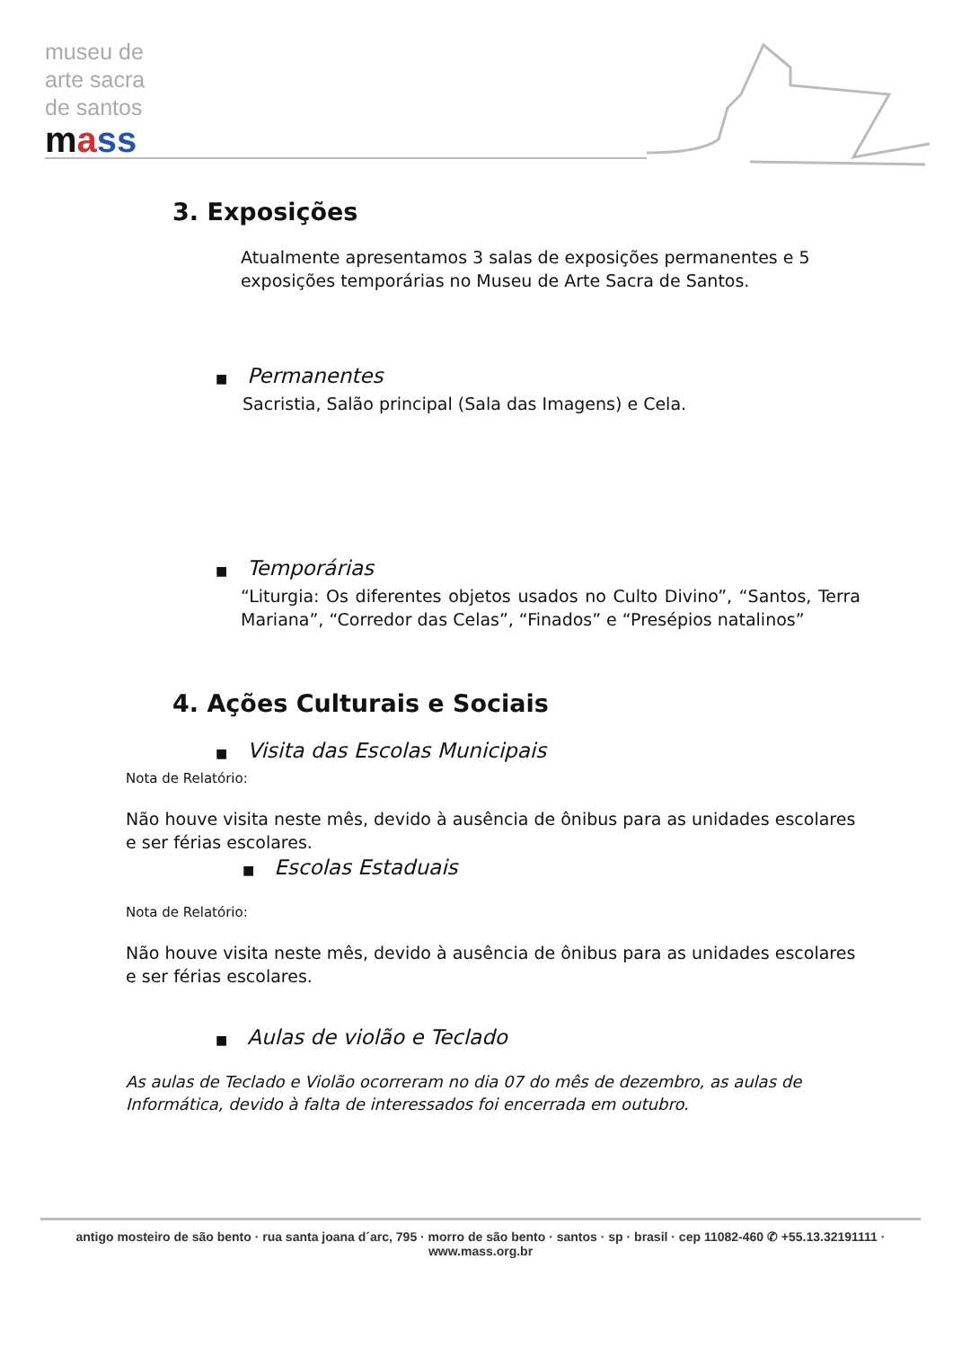museu de
arte sacra
de santos
mass
3. Exposições
Atualmente apresentamos 3 salas de exposições permanentes e 5 exposições temporárias no Museu de Arte Sacra de Santos.
■ Permanentes
Sacristia, Salão principal (Sala das Imagens) e Cela.
■ Temporárias
“Liturgia: Os diferentes objetos usados no Culto Divino”, “Santos, Terra Mariana”, “Corredor das Celas”, “Finados” e “Presépios natalinos”
4. Ações Culturais e Sociais
■ Visita das Escolas Municipais
Nota de Relatório:
Não houve visita neste mês, devido à ausência de ônibus para as unidades escolares e ser férias escolares.
■ Escolas Estaduais
Nota de Relatório:
Não houve visita neste mês, devido à ausência de ônibus para as unidades escolares e ser férias escolares.
■ Aulas de violão e Teclado
As aulas de Teclado e Violão ocorreram no dia 07 do mês de dezembro, as aulas de Informática, devido à falta de interessados foi encerrada em outubro.
antigo mosteiro de são bento · rua santa joana d´arc, 795 · morro de são bento · santos · sp · brasil · cep 11082-460 ✆ +55.13.32191111 · www.mass.org.br